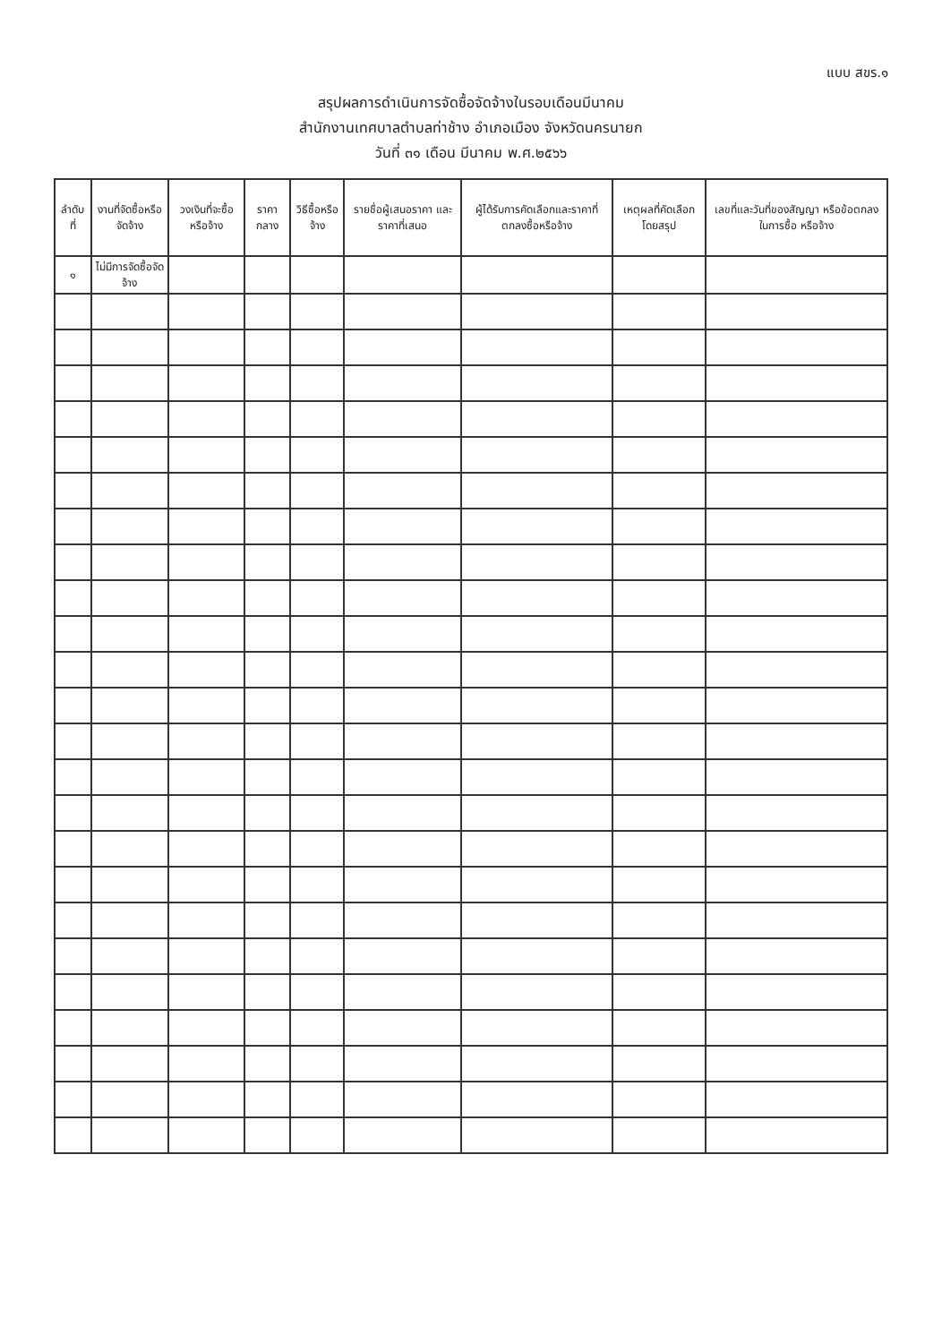แบบ สขร.๑
สรุปผลการดำเนินการจัดซื้อจัดจ้างในรอบเดือนมีนาคม
สำนักงานเทศบาลตำบลท่าช้าง อำเภอเมือง จังหวัดนครนายก
วันที่ ๓๑ เดือน มีนาคม พ.ศ.๒๕๖๖
| ลำดับที่ | งานที่จัดซื้อหรือจัดจ้าง | วงเงินที่จะซื้อหรือจ้าง | ราคากลาง | วิธีซื้อหรือจ้าง | รายชื่อผู้เสนอราคา และราคาที่เสนอ | ผู้ได้รับการคัดเลือกและราคาที่ ตกลงซื้อหรือจ้าง | เหตุผลที่คัดเลือก โดยสรุป | เลขที่และวันที่ของสัญญา หรือข้อตกลงในการซื้อ หรือจ้าง |
| --- | --- | --- | --- | --- | --- | --- | --- | --- |
| ๑ | ไม่มีการจัดซื้อจัดจ้าง | | | | | | | |